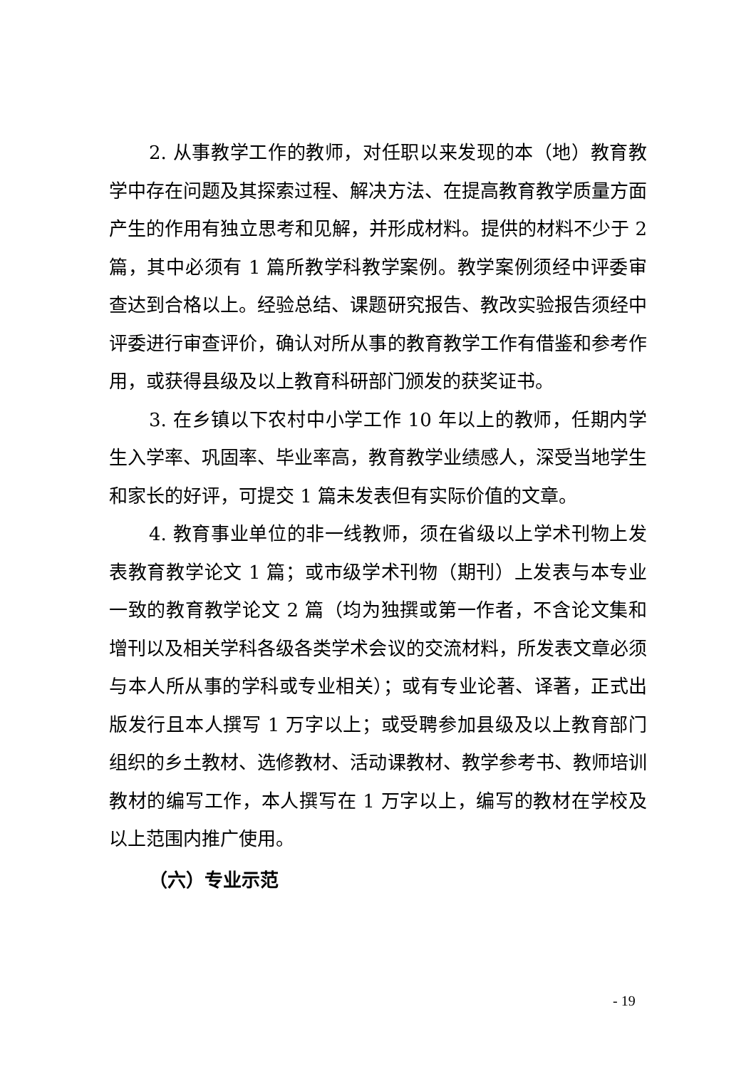2. 从事教学工作的教师，对任职以来发现的本（地）教育教学中存在问题及其探索过程、解决方法、在提高教育教学质量方面产生的作用有独立思考和见解，并形成材料。提供的材料不少于 2 篇，其中必须有 1 篇所教学科教学案例。教学案例须经中评委审查达到合格以上。经验总结、课题研究报告、教改实验报告须经中评委进行审查评价，确认对所从事的教育教学工作有借鉴和参考作用，或获得县级及以上教育科研部门颁发的获奖证书。
3. 在乡镇以下农村中小学工作 10 年以上的教师，任期内学生入学率、巩固率、毕业率高，教育教学业绩感人，深受当地学生和家长的好评，可提交 1 篇未发表但有实际价值的文章。
4. 教育事业单位的非一线教师，须在省级以上学术刊物上发表教育教学论文 1 篇；或市级学术刊物（期刊）上发表与本专业一致的教育教学论文 2 篇（均为独撰或第一作者，不含论文集和增刊以及相关学科各级各类学术会议的交流材料，所发表文章必须与本人所从事的学科或专业相关）；或有专业论著、译著，正式出版发行且本人撰写 1 万字以上；或受聘参加县级及以上教育部门组织的乡土教材、选修教材、活动课教材、教学参考书、教师培训教材的编写工作，本人撰写在 1 万字以上，编写的教材在学校及以上范围内推广使用。
（六）专业示范
- 19